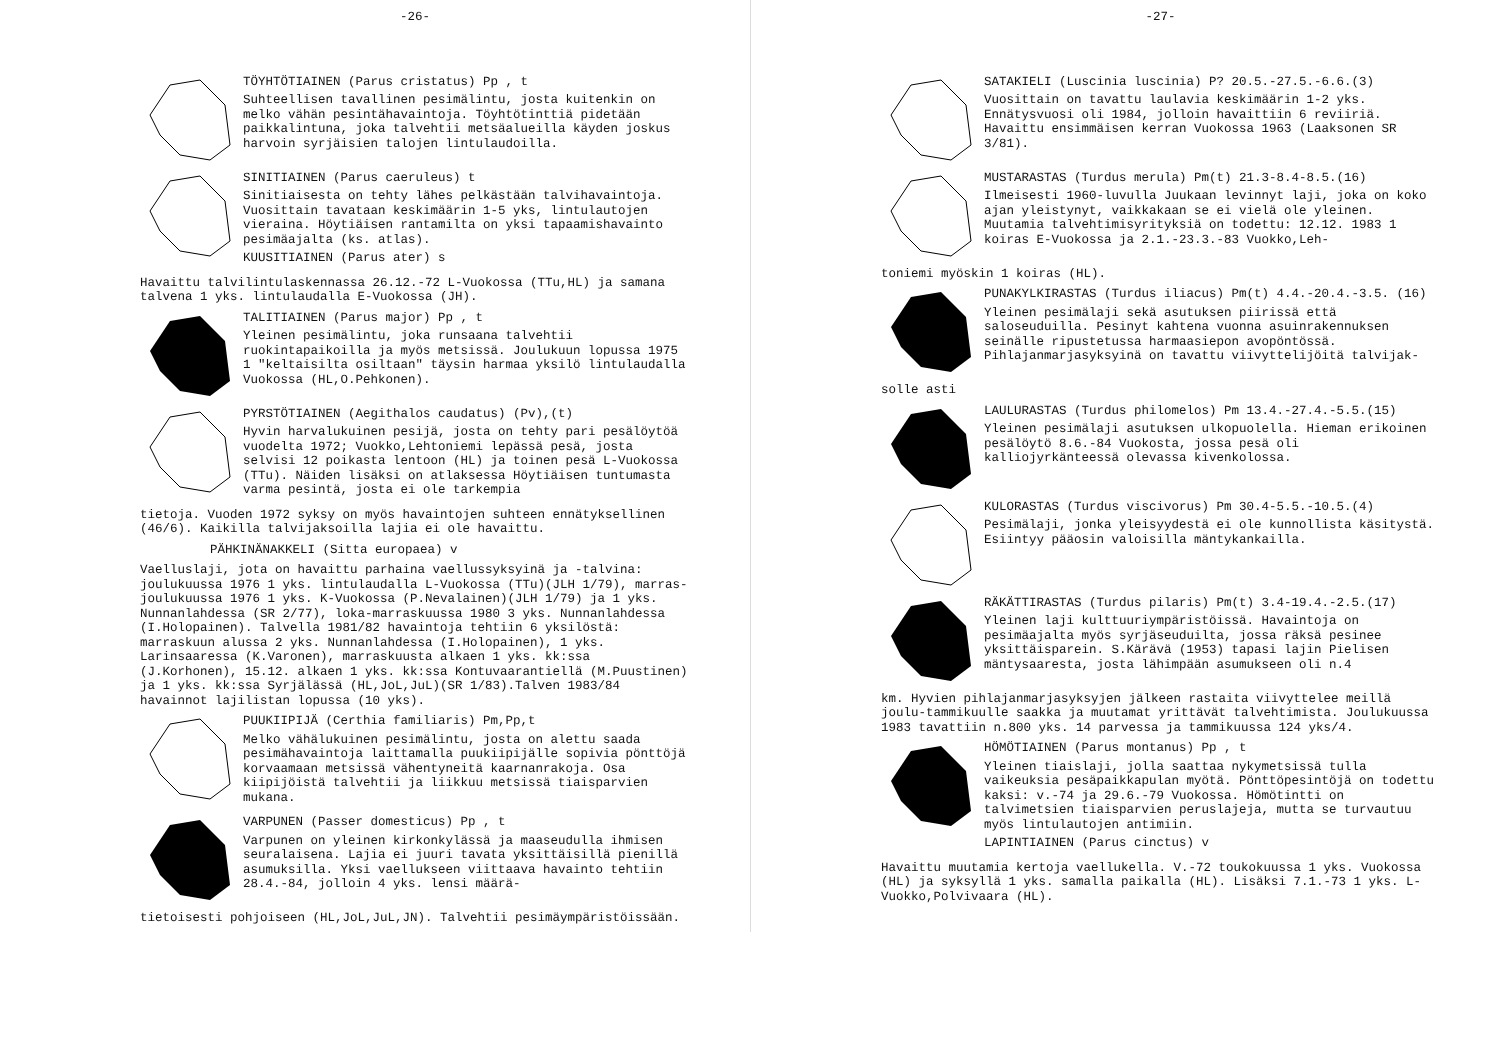-26-
TÖYHTÖTIAINEN (Parus cristatus) Pp , t
Suhteellisen tavallinen pesimälintu, josta kuitenkin on melko vähän pesintähavaintoja. Töyhtötinttiä pidetään paikkalintuna, joka talvehtii metsäalueilla käyden joskus harvoin syrjäisien talojen lintulaudoilla.
SINITIAINEN (Parus caeruleus) t
Sinitiaisesta on tehty lähes pelkästään talvihavaintoja. Vuosittain tavataan keskimäärin 1-5 yks, lintulautojen vieraina. Höytiäisen rantamilta on yksi tapaamishavainto pesimäajalta (ks. atlas).
KUUSITIAINEN (Parus ater) s
Havaittu talvilintulaskennassa 26.12.-72 L-Vuokossa (TTu,HL) ja samana talvena 1 yks. lintulaudalla E-Vuokossa (JH).
TALITIAINEN (Parus major) Pp , t
Yleinen pesimälintu, joka runsaana talvehtii ruokintapaikoilla ja myös metsissä. Joulukuun lopussa 1975 1 "keltaisilta osiltaan" täysin harmaa yksilö lintulaudalla Vuokossa (HL,O.Pehkonen).
PYRSTÖTIAINEN (Aegithalos caudatus) (Pv),(t)
Hyvin harvalukuinen pesijä, josta on tehty pari pesälöytöä vuodelta 1972; Vuokko,Lehtoniemi lepässä pesä, josta selvisi 12 poikasta lentoon (HL) ja toinen pesä L-Vuokossa (TTu). Näiden lisäksi on atlaksessa Höytiäisen tuntumasta varma pesintä, josta ei ole tarkempia
tietoja. Vuoden 1972 syksy on myös havaintojen suhteen ennätyksellinen (46/6). Kaikilla talvijaksoilla lajia ei ole havaittu.
PÄHKINÄNAKKELI (Sitta europaea) v
Vaelluslaji, jota on havaittu parhaina vaellussyksyinä ja -talvina: joulukuussa 1976 1 yks. lintulaudalla L-Vuokossa (TTu)(JLH 1/79), marras-joulukuussa 1976 1 yks. K-Vuokossa (P.Nevalainen)(JLH 1/79) ja 1 yks. Nunnanlahdessa (SR 2/77), loka-marraskuussa 1980 3 yks. Nunnanlahdessa (I.Holopainen). Talvella 1981/82 havaintoja tehtiin 6 yksilöstä: marraskuun alussa 2 yks. Nunnanlahdessa (I.Holopainen), 1 yks. Larinsaaressa (K.Varonen), marraskuusta alkaen 1 yks. kk:ssa (J.Korhonen), 15.12. alkaen 1 yks. kk:ssa Kontuvaarantiellä (M.Puustinen) ja 1 yks. kk:ssa Syrjälässä (HL,JoL,JuL)(SR 1/83).Talven 1983/84 havainnot lajilistan lopussa (10 yks).
PUUKIIPIJÄ (Certhia familiaris) Pm,Pp,t
Melko vähälukuinen pesimälintu, josta on alettu saada pesimähavaintoja laittamalla puukiipijälle sopivia pönttöjä korvaamaan metsissä vähentyneitä kaarnanrakoja. Osa kiipijöistä talvehtii ja liikkuu metsissä tiaisparvien mukana.
VARPUNEN (Passer domesticus) Pp , t
Varpunen on yleinen kirkonkylässä ja maaseudulla ihmisen seuralaisena. Lajia ei juuri tavata yksittäisillä pienillä asumuksilla. Yksi vaellukseen viittaava havainto tehtiin 28.4.-84, jolloin 4 yks. lensi määrä-
tietoisesti pohjoiseen (HL,JoL,JuL,JN). Talvehtii pesimäympäristöissään.
-27-
SATAKIELI (Luscinia luscinia) P? 20.5.-27.5.-6.6.(3)
Vuosittain on tavattu laulavia keskimäärin 1-2 yks. Ennätysvuosi oli 1984, jolloin havaittiin 6 reviiriä. Havaittu ensimmäisen kerran Vuokossa 1963 (Laaksonen SR 3/81).
MUSTARASTAS (Turdus merula) Pm(t) 21.3-8.4-8.5.(16)
Ilmeisesti 1960-luvulla Juukaan levinnyt laji, joka on koko ajan yleistynyt, vaikkakaan se ei vielä ole yleinen. Muutamia talvehtimisyrityksiä on todettu: 12.12. 1983 1 koiras E-Vuokossa ja 2.1.-23.3.-83 Vuokko,Leh-
toniemi myöskin 1 koiras (HL).
PUNAKYLKIRASTAS (Turdus iliacus) Pm(t) 4.4.-20.4.-3.5. (16)
Yleinen pesimälaji sekä asutuksen piirissä että saloseuduilla. Pesinyt kahtena vuonna asuinrakennuksen seinälle ripustetussa harmaasiepon avopöntössä. Pihlajanmarjasyksyinä on tavattu viivyttelijöitä talvijak-
solle asti
LAULURASTAS (Turdus philomelos) Pm 13.4.-27.4.-5.5.(15)
Yleinen pesimälaji asutuksen ulkopuolella. Hieman erikoinen pesälöytö 8.6.-84 Vuokosta, jossa pesä oli kalliojyrkänteessä olevassa kivenkolossa.
KULORASTAS (Turdus viscivorus) Pm 30.4-5.5.-10.5.(4)
Pesimälaji, jonka yleisyydestä ei ole kunnollista käsitystä. Esiintyy pääosin valoisilla mäntykankailla.
RÄKÄTTIRASTAS (Turdus pilaris) Pm(t) 3.4-19.4.-2.5.(17)
Yleinen laji kulttuuriympäristöissä. Havaintoja on pesimäajalta myös syrjäseuduilta, jossa räksä pesinee yksittäisparein. S.Kärävä (1953) tapasi lajin Pielisen mäntysaaresta, josta lähimpään asumukseen oli n.4
km. Hyvien pihlajanmarjasyksyjen jälkeen rastaita viivyttelee meillä joulu-tammikuulle saakka ja muutamat yrittävät talvehtimista. Joulukuussa 1983 tavattiin n.800 yks. 14 parvessa ja tammikuussa 124 yks/4.
HÖMÖTIAINEN (Parus montanus) Pp , t
Yleinen tiaislaji, jolla saattaa nykymetsissä tulla vaikeuksia pesäpaikkapulan myötä. Pönttöpesintöjä on todettu kaksi: v.-74 ja 29.6.-79 Vuokossa. Hömötintti on talvimetsien tiaisparvien peruslajeja, mutta se turvautuu myös lintulautojen antimiin.
LAPINTIAINEN (Parus cinctus) v
Havaittu muutamia kertoja vaellukella. V.-72 toukokuussa 1 yks. Vuokossa (HL) ja syksyllä 1 yks. samalla paikalla (HL). Lisäksi 7.1.-73 1 yks. L-Vuokko,Polvivaara (HL).